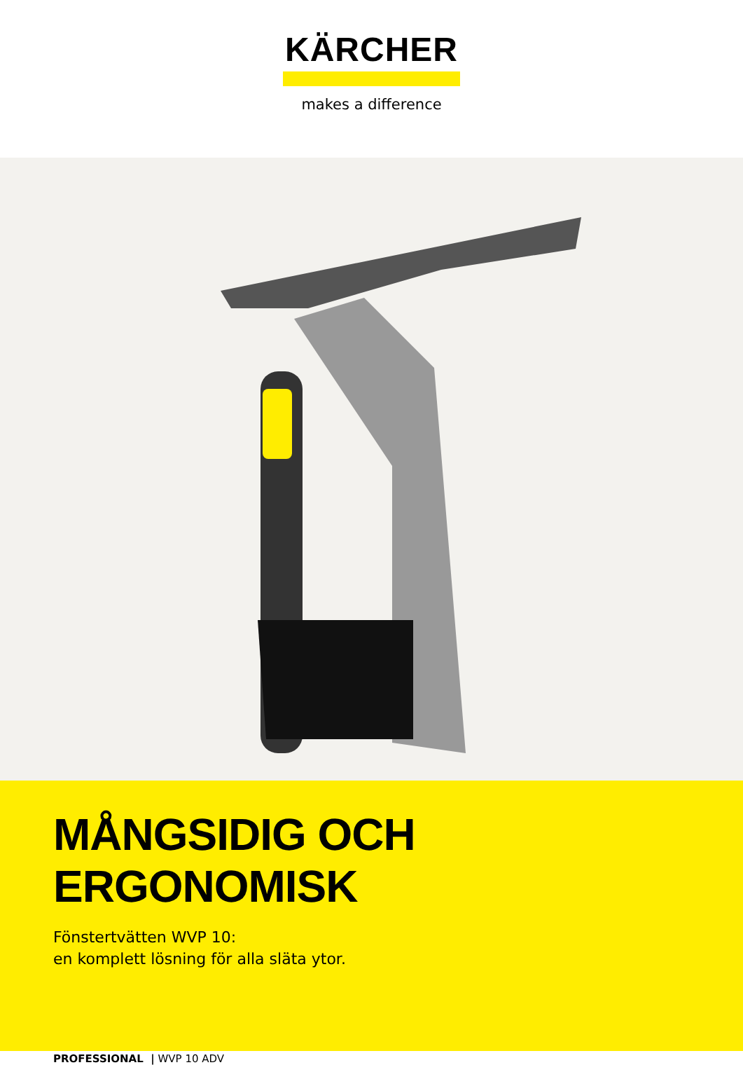KÄRCHER
makes a difference
MÅNGSIDIG OCH ERGONOMISK
Fönstertvätten WVP 10:
en komplett lösning för alla släta ytor.
PROFESSIONAL | WVP 10 ADV